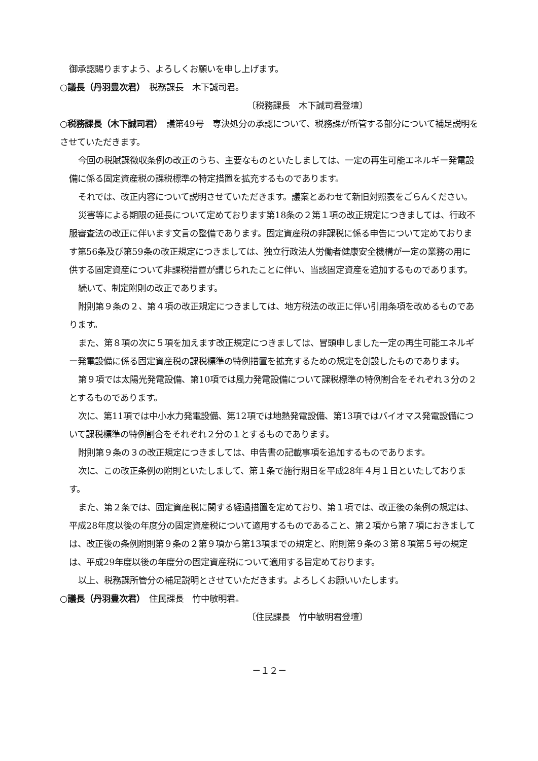御承認賜りますよう、よろしくお願いを申し上げます。
○議長（丹羽豊次君）　税務課長　木下誠司君。
〔税務課長　木下誠司君登壇〕
○税務課長（木下誠司君）　議第49号　専決処分の承認について、税務課が所管する部分について補足説明をさせていただきます。
今回の税賦課徴収条例の改正のうち、主要なものといたしましては、一定の再生可能エネルギー発電設備に係る固定資産税の課税標準の特定措置を拡充するものであります。
それでは、改正内容について説明させていただきます。議案とあわせて新旧対照表をごらんください。
災害等による期限の延長について定めております第18条の２第１項の改正規定につきましては、行政不服審査法の改正に伴います文言の整備であります。固定資産税の非課税に係る申告について定めております第56条及び第59条の改正規定につきましては、独立行政法人労働者健康安全機構が一定の業務の用に供する固定資産について非課税措置が講じられたことに伴い、当該固定資産を追加するものであります。
続いて、制定附則の改正であります。
附則第９条の２、第４項の改正規定につきましては、地方税法の改正に伴い引用条項を改めるものであります。
また、第８項の次に５項を加えます改正規定につきましては、冒頭申しました一定の再生可能エネルギー発電設備に係る固定資産税の課税標準の特例措置を拡充するための規定を創設したものであります。
第９項では太陽光発電設備、第10項では風力発電設備について課税標準の特例割合をそれぞれ３分の２とするものであります。
次に、第11項では中小水力発電設備、第12項では地熱発電設備、第13項ではバイオマス発電設備について課税標準の特例割合をそれぞれ２分の１とするものであります。
附則第９条の３の改正規定につきましては、申告書の記載事項を追加するものであります。
次に、この改正条例の附則といたしまして、第１条で施行期日を平成28年４月１日といたしております。
また、第２条では、固定資産税に関する経過措置を定めており、第１項では、改正後の条例の規定は、平成28年度以後の年度分の固定資産税について適用するものであること、第２項から第７項におきましては、改正後の条例附則第９条の２第９項から第13項までの規定と、附則第９条の３第８項第５号の規定は、平成29年度以後の年度分の固定資産税について適用する旨定めております。
以上、税務課所管分の補足説明とさせていただきます。よろしくお願いいたします。
○議長（丹羽豊次君）　住民課長　竹中敏明君。
〔住民課長　竹中敏明君登壇〕
－１２－